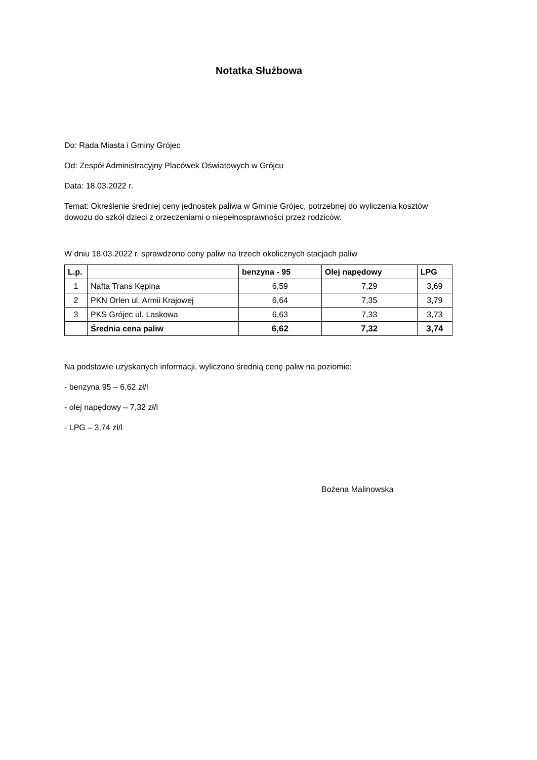Notatka Służbowa
Do: Rada Miasta i Gminy Grójec
Od: Zespół Administracyjny Placówek Oświatowych w Grójcu
Data: 18.03.2022 r.
Temat: Określenie średniej ceny jednostek paliwa w Gminie Grójec, potrzebnej do wyliczenia kosztów dowozu do szkół dzieci z orzeczeniami o niepełnosprawności przez rodziców.
W dniu 18.03.2022 r. sprawdzono ceny paliw na trzech okolicznych stacjach paliw
| L.p. | | benzyna - 95 | Olej napędowy | LPG |
| --- | --- | --- | --- | --- |
| 1 | Nafta Trans Kępina | 6,59 | 7,29 | 3,69 |
| 2 | PKN Orlen ul. Armii Krajowej | 6,64 | 7,35 | 3,79 |
| 3 | PKS Grójec ul. Laskowa | 6,63 | 7,33 | 3,73 |
| | Średnia cena paliw | 6,62 | 7,32 | 3,74 |
Na podstawie uzyskanych informacji, wyliczono średnią cenę paliw na poziomie:
- benzyna 95 – 6,62 zł/l
- olej napędowy – 7,32 zł/l
- LPG – 3,74 zł/l
Bożena Malinowska